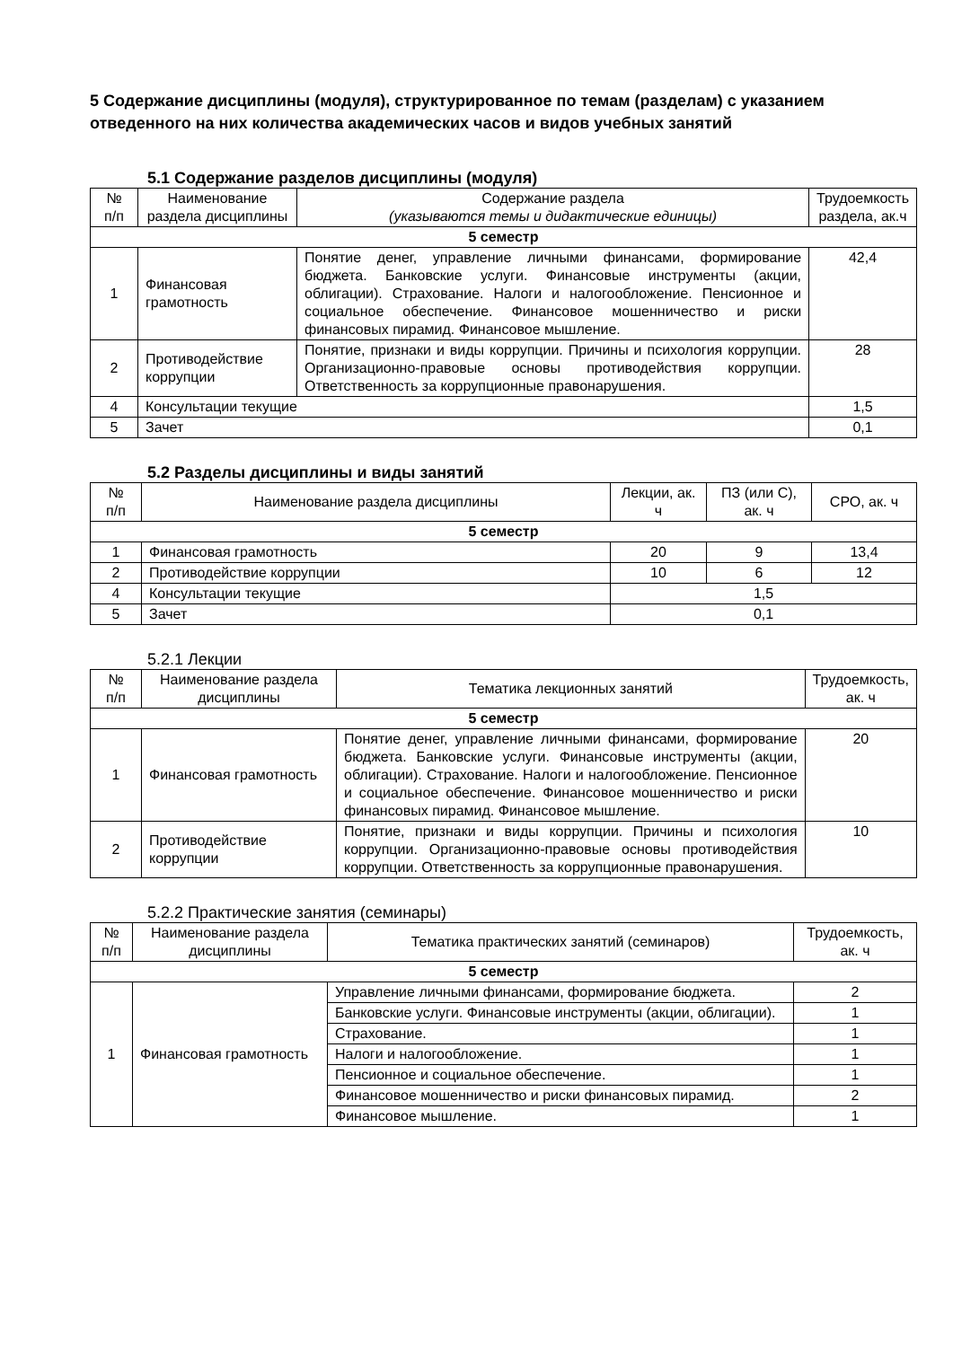5 Содержание дисциплины (модуля), структурированное по темам (разделам) с указанием отведенного на них количества академических часов и видов учебных занятий
5.1 Содержание разделов дисциплины (модуля)
| № п/п | Наименование раздела дисциплины | Содержание раздела (указываются темы и дидактические единицы) | Трудоемкость раздела, ак.ч |
| --- | --- | --- | --- |
| 5 семестр | | | |
| 1 | Финансовая грамотность | Понятие денег, управление личными финансами, формирование бюджета. Банковские услуги. Финансовые инструменты (акции, облигации). Страхование. Налоги и налогообложение. Пенсионное и социальное обеспечение. Финансовое мошенничество и риски финансовых пирамид. Финансовое мышление. | 42,4 |
| 2 | Противодействие коррупции | Понятие, признаки и виды коррупции. Причины и психология коррупции. Организационно-правовые основы противодействия коррупции. Ответственность за коррупционные правонарушения. | 28 |
| 4 | Консультации текущие | | 1,5 |
| 5 | Зачет | | 0,1 |
5.2 Разделы дисциплины и виды занятий
| № п/п | Наименование раздела дисциплины | Лекции, ак. ч | ПЗ (или С), ак. ч | СРО, ак. ч |
| --- | --- | --- | --- | --- |
| 5 семестр | | | | |
| 1 | Финансовая грамотность | 20 | 9 | 13,4 |
| 2 | Противодействие коррупции | 10 | 6 | 12 |
| 4 | Консультации текущие | 1,5 | | |
| 5 | Зачет | 0,1 | | |
5.2.1 Лекции
| № п/п | Наименование раздела дисциплины | Тематика лекционных занятий | Трудоемкость, ак. ч |
| --- | --- | --- | --- |
| 5 семестр | | | |
| 1 | Финансовая грамотность | Понятие денег, управление личными финансами, формирование бюджета. Банковские услуги. Финансовые инструменты (акции, облигации). Страхование. Налоги и налогообложение. Пенсионное и социальное обеспечение. Финансовое мошенничество и риски финансовых пирамид. Финансовое мышление. | 20 |
| 2 | Противодействие коррупции | Понятие, признаки и виды коррупции. Причины и психология коррупции. Организационно-правовые основы противодействия коррупции. Ответственность за коррупционные правонарушения. | 10 |
5.2.2 Практические занятия (семинары)
| № п/п | Наименование раздела дисциплины | Тематика практических занятий (семинаров) | Трудоемкость, ак. ч |
| --- | --- | --- | --- |
| 5 семестр | | | |
| 1 | Финансовая грамотность | Управление личными финансами, формирование бюджета. | 2 |
| | | Банковские услуги. Финансовые инструменты (акции, облигации). | 1 |
| | | Страхование. | 1 |
| | | Налоги и налогообложение. | 1 |
| | | Пенсионное и социальное обеспечение. | 1 |
| | | Финансовое мошенничество и риски финансовых пирамид. | 2 |
| | | Финансовое мышление. | 1 |